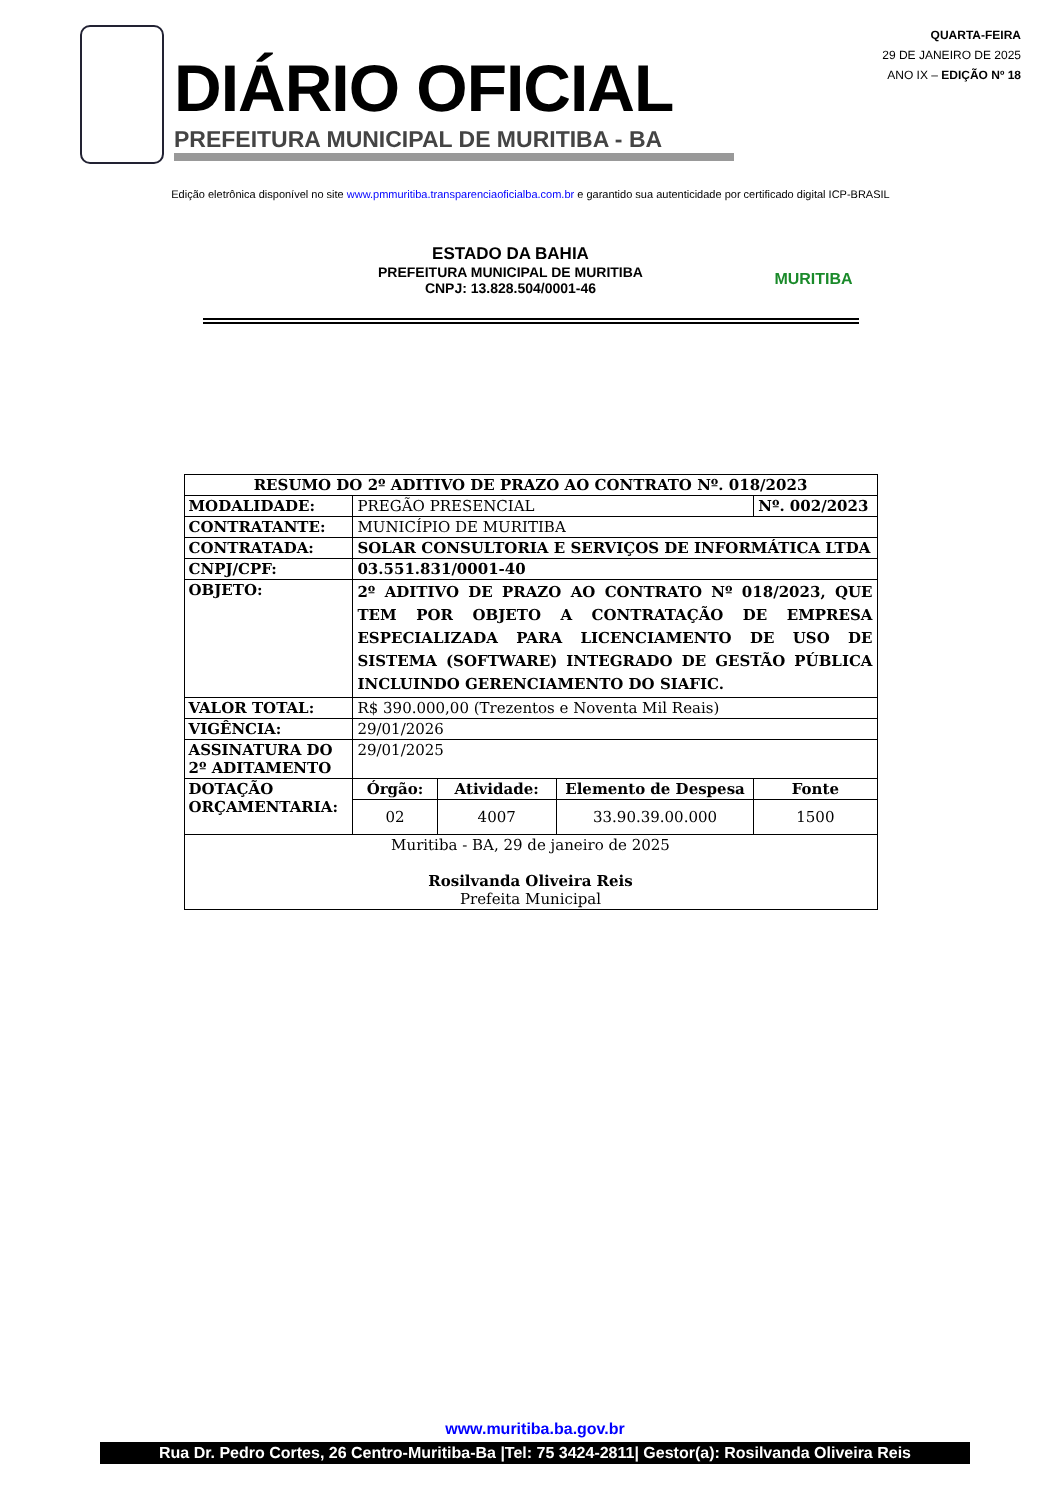DIÁRIO OFICIAL
PREFEITURA MUNICIPAL DE MURITIBA - BA
QUARTA-FEIRA
29 DE JANEIRO DE 2025
ANO IX – EDIÇÃO Nº 18
Edição eletrônica disponível no site www.pmmuritiba.transparenciaoficialba.com.br e garantido sua autenticidade por certificado digital ICP-BRASIL
ESTADO DA BAHIA
PREFEITURA MUNICIPAL DE MURITIBA
CNPJ: 13.828.504/0001-46
MURITIBA
| RESUMO DO 2º ADITIVO DE PRAZO AO CONTRATO Nº. 018/2023 | | | | |
| --- | --- | --- | --- | --- |
| MODALIDADE: | PREGÃO PRESENCIAL | | | Nº. 002/2023 |
| CONTRATANTE: | MUNICÍPIO DE MURITIBA | | | |
| CONTRATADA: | SOLAR CONSULTORIA E SERVIÇOS DE INFORMÁTICA LTDA | | | |
| CNPJ/CPF: | 03.551.831/0001-40 | | | |
| OBJETO: | 2º ADITIVO DE PRAZO AO CONTRATO Nº 018/2023, QUE TEM POR OBJETO A CONTRATAÇÃO DE EMPRESA ESPECIALIZADA PARA LICENCIAMENTO DE USO DE SISTEMA (SOFTWARE) INTEGRADO DE GESTÃO PÚBLICA INCLUINDO GERENCIAMENTO DO SIAFIC. | | | |
| VALOR TOTAL: | R$ 390.000,00 (Trezentos e Noventa Mil Reais) | | | |
| VIGÊNCIA: | 29/01/2026 | | | |
| ASSINATURA DO 2º ADITAMENTO | 29/01/2025 | | | |
| DOTAÇÃO ORÇAMENTARIA: | Órgão: | Atividade: | Elemento de Despesa | Fonte |
| | 02 | 4007 | 33.90.39.00.000 | 1500 |
| Muritiba - BA, 29 de janeiro de 2025 Rosilvanda Oliveira Reis Prefeita Municipal | | | | |
www.muritiba.ba.gov.br
Rua Dr. Pedro Cortes, 26 Centro-Muritiba-Ba |Tel: 75 3424-2811| Gestor(a): Rosilvanda Oliveira Reis